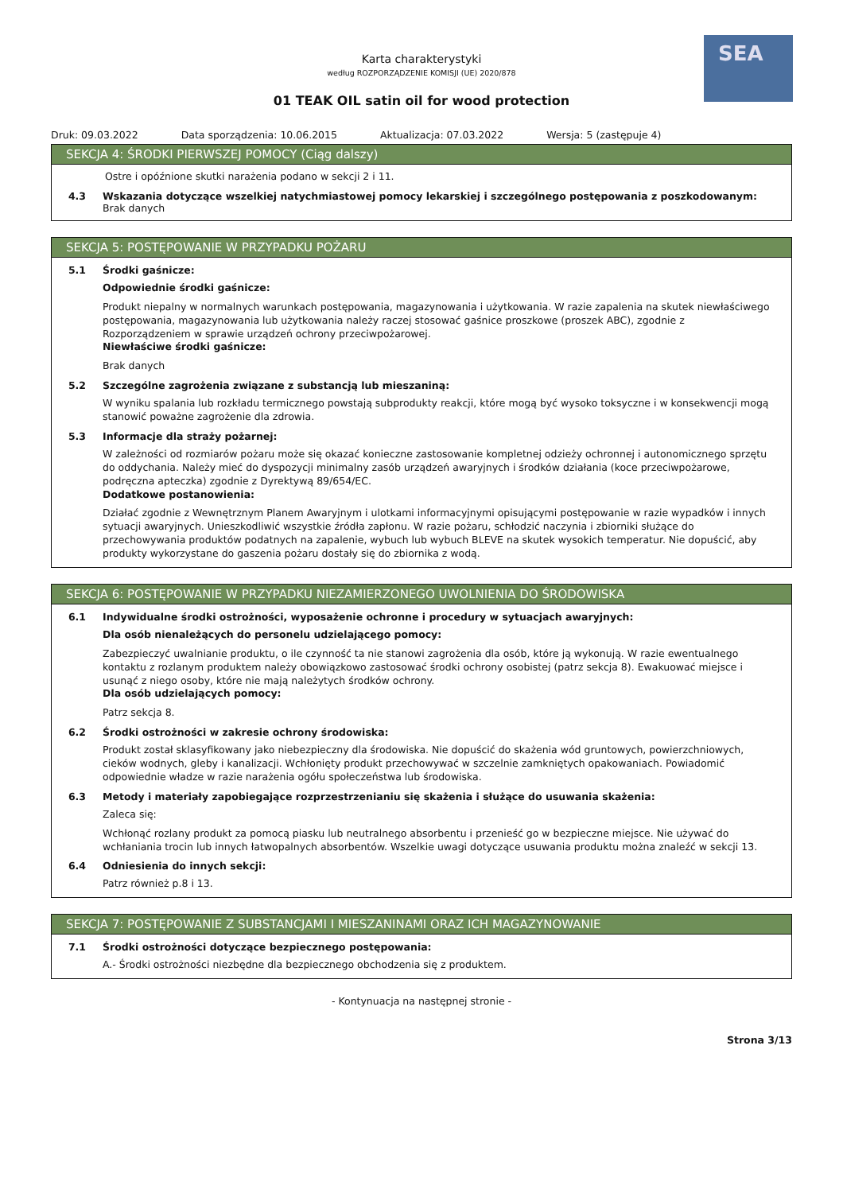SEA
Karta charakterystyki
według ROZPORZĄDZENIE KOMISJI (UE) 2020/878
01 TEAK OIL satin oil for wood protection
Druk: 09.03.2022 Data sporządzenia: 10.06.2015 Aktualizacja: 07.03.2022 Wersja: 5 (zastępuje 4)
SEKCJA 4: ŚRODKI PIERWSZEJ POMOCY (Ciąg dalszy)
Ostre i opóźnione skutki narażenia podano w sekcji 2 i 11.
4.3 Wskazania dotyczące wszelkiej natychmiastowej pomocy lekarskiej i szczególnego postępowania z poszkodowanym:
Brak danych
SEKCJA 5: POSTĘPOWANIE W PRZYPADKU POŻARU
5.1 Środki gaśnicze:
Odpowiednie środki gaśnicze:
Produkt niepalny w normalnych warunkach postępowania, magazynowania i użytkowania. W razie zapalenia na skutek niewłaściwego postępowania, magazynowania lub użytkowania należy raczej stosować gaśnice proszkowe (proszek ABC), zgodnie z Rozporządzeniem w sprawie urządzeń ochrony przeciwpożarowej.
Niewłaściwe środki gaśnicze:
Brak danych
5.2 Szczególne zagrożenia związane z substancją lub mieszaniną:
W wyniku spalania lub rozkładu termicznego powstają subprodukty reakcji, które mogą być wysoko toksyczne i w konsekwencji mogą stanowić poważne zagrożenie dla zdrowia.
5.3 Informacje dla straży pożarnej:
W zależności od rozmiarów pożaru może się okazać konieczne zastosowanie kompletnej odzieży ochronnej i autonomicznego sprzętu do oddychania. Należy mieć do dyspozycji minimalny zasób urządzeń awaryjnych i środków działania (koce przeciwpożarowe, podręczna apteczka) zgodnie z Dyrektywą 89/654/EC.
Dodatkowe postanowienia:
Działać zgodnie z Wewnętrznym Planem Awaryjnym i ulotkami informacyjnymi opisującymi postępowanie w razie wypadków i innych sytuacji awaryjnych. Unieszkodliwić wszystkie źródła zapłonu. W razie pożaru, schłodzić naczynia i zbiorniki służące do przechowywania produktów podatnych na zapalenie, wybuch lub wybuch BLEVE na skutek wysokich temperatur. Nie dopuścić, aby produkty wykorzystane do gaszenia pożaru dostały się do zbiornika z wodą.
SEKCJA 6: POSTĘPOWANIE W PRZYPADKU NIEZAMIERZONEGO UWOLNIENIA DO ŚRODOWISKA
6.1 Indywidualne środki ostrożności, wyposażenie ochronne i procedury w sytuacjach awaryjnych:
Dla osób nienależących do personelu udzielającego pomocy:
Zabezpieczyć uwalnianie produktu, o ile czynność ta nie stanowi zagrożenia dla osób, które ją wykonują. W razie ewentualnego kontaktu z rozlanym produktem należy obowiązkowo zastosować środki ochrony osobistej (patrz sekcja 8). Ewakuować miejsce i usunąć z niego osoby, które nie mają należytych środków ochrony.
Dla osób udzielających pomocy:
Patrz sekcja 8.
6.2 Środki ostrożności w zakresie ochrony środowiska:
Produkt został sklasyfikowany jako niebezpieczny dla środowiska. Nie dopuścić do skażenia wód gruntowych, powierzchniowych, cieków wodnych, gleby i kanalizacji. Wchłonięty produkt przechowywać w szczelnie zamkniętych opakowaniach. Powiadomić odpowiednie władze w razie narażenia ogółu społeczeństwa lub środowiska.
6.3 Metody i materiały zapobiegające rozprzestrzenianiu się skażenia i służące do usuwania skażenia:
Zaleca się:
Wchłonąć rozlany produkt za pomocą piasku lub neutralnego absorbentu i przenieść go w bezpieczne miejsce. Nie używać do wchłaniania trocin lub innych łatwopalnych absorbentów. Wszelkie uwagi dotyczące usuwania produktu można znaleźć w sekcji 13.
6.4 Odniesienia do innych sekcji:
Patrz również p.8 i 13.
SEKCJA 7: POSTĘPOWANIE Z SUBSTANCJAMI I MIESZANINAMI ORAZ ICH MAGAZYNOWANIE
7.1 Środki ostrożności dotyczące bezpiecznego postępowania:
A.- Środki ostrożności niezbędne dla bezpiecznego obchodzenia się z produktem.
- Kontynuacja na następnej stronie -
Strona 3/13